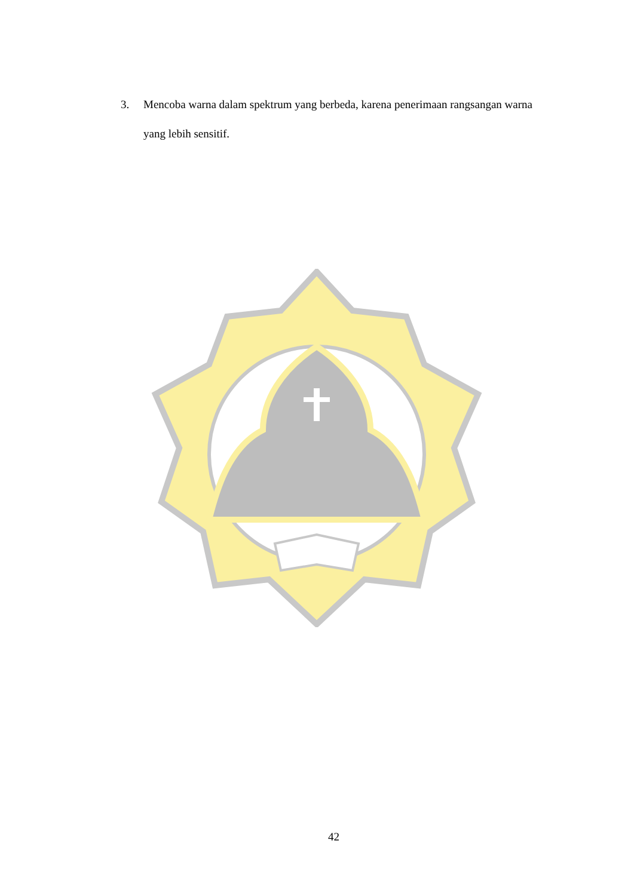3. Mencoba warna dalam spektrum yang berbeda, karena penerimaan rangsangan warna yang lebih sensitif.
42